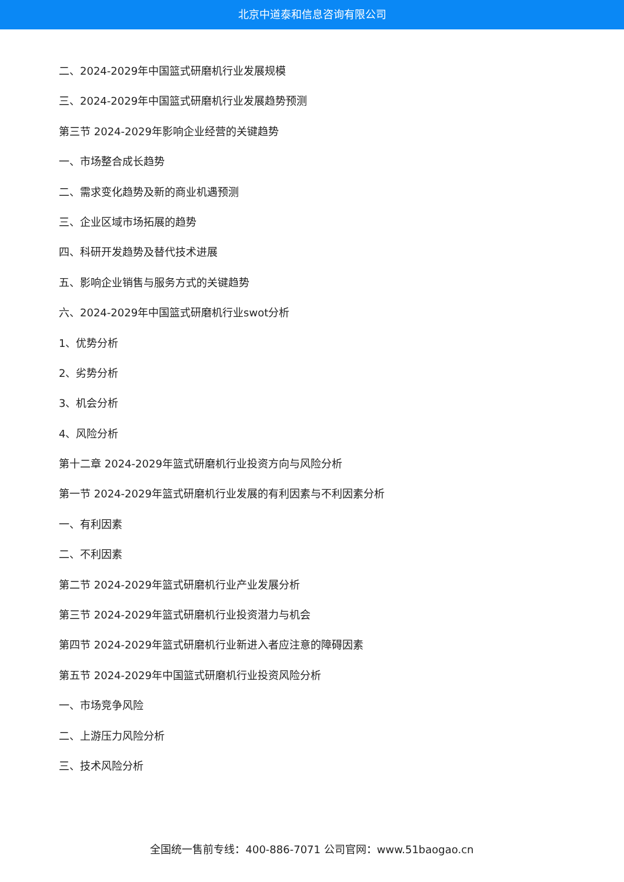北京中道泰和信息咨询有限公司
二、2024-2029年中国篮式研磨机行业发展规模
三、2024-2029年中国篮式研磨机行业发展趋势预测
第三节 2024-2029年影响企业经营的关键趋势
一、市场整合成长趋势
二、需求变化趋势及新的商业机遇预测
三、企业区域市场拓展的趋势
四、科研开发趋势及替代技术进展
五、影响企业销售与服务方式的关键趋势
六、2024-2029年中国篮式研磨机行业swot分析
1、优势分析
2、劣势分析
3、机会分析
4、风险分析
第十二章 2024-2029年篮式研磨机行业投资方向与风险分析
第一节 2024-2029年篮式研磨机行业发展的有利因素与不利因素分析
一、有利因素
二、不利因素
第二节 2024-2029年篮式研磨机行业产业发展分析
第三节 2024-2029年篮式研磨机行业投资潜力与机会
第四节 2024-2029年篮式研磨机行业新进入者应注意的障碍因素
第五节 2024-2029年中国篮式研磨机行业投资风险分析
一、市场竞争风险
二、上游压力风险分析
三、技术风险分析
全国统一售前专线：400-886-7071 公司官网：www.51baogao.cn